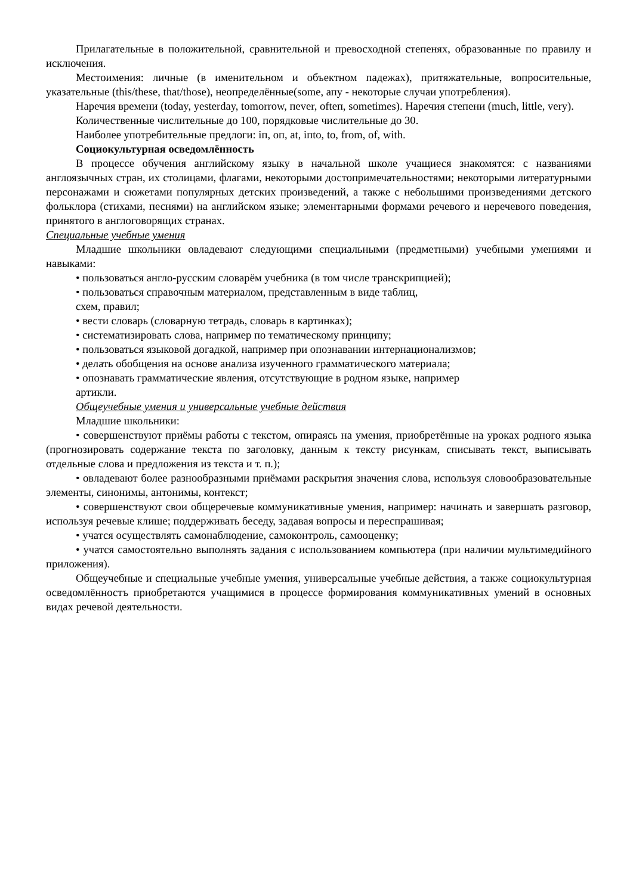Прилагательные в положительной, сравнительной и превосходной степенях, образованные по правилу и исключения.
Местоимения: личные (в именительном и объектном падежах), притяжательные, вопросительные, указательные (this/these, that/those), неопределённые(some, апу - некоторые случаи употребления).
Наречия времени (today, yesterday, tomorrow, пever, ofteп, sometimes). Наречия степени (much, little, very).
Количественные числительные до 100, порядковые числительные до 30.
Наиболее употребительные предлоги: iп, oп, at, iпto, to, from, of, with.
Социокультурная осведомлённость
В процессе обучения английскому языку в начальной школе учащиеся знакомятся: с названиями англоязычных стран, их столицами, флагами, некоторыми достопримечательностями; некоторыми литературными персонажами и сюжетами популярных детских произведений, а также с небольшими произведениями детского фольклора (стихами, песнями) на английском языке; элементарными формами речевого и неречевого поведения, принятого в англоговорящих странах.
Специальные учебные умения
Младшие школьники овладевают следующими специальными (предметными) учебными умениями и навыками:
• пользоваться англо-русским словарём учебника (в том числе транскрипцией);
• пользоваться справочным материалом, представленным в виде таблиц,
схем, правил;
• вести словарь (словарную тетрадь, словарь в картинках);
• систематизировать слова, например по тематическому принципу;
• пользоваться языковой догадкой, например при опознавании интернационализмов;
• делать обобщения на основе анализа изученного грамматического материала;
• опознавать грамматические явления, отсутствующие в родном языке, например
артикли.
Общеучебные умения и универсальные учебные действия
Младшие школьники:
• совершенствуют приёмы работы с текстом, опираясь на умения, приобретённые на уроках родного языка (прогнозировать содержание текста по заголовку, данным к тексту рисункам, списывать текст, выписывать отдельные слова и предложения из текста и т. п.);
• овладевают более разнообразными приёмами раскрытия значения слова, используя словообразовательные элементы, синонимы, антонимы, контекст;
• совершенствуют свои общеречевые коммуникативные умения, например: начинать и завершать разговор, используя речевые клише; поддерживать беседу, задавая вопросы и переспрашивая;
• учатся осуществлять самонаблюдение, самоконтроль, самооценку;
• учатся самостоятельно выполнять задания с использованием компьютера (при наличии мультимедийного приложения).
Общеучебные и специальные учебные умения, универсальные учебные действия, а также социокультурная осведомлённостъ приобретаются учащимися в процессе формирования коммуникативных умений в основных видах речевой деятельности.